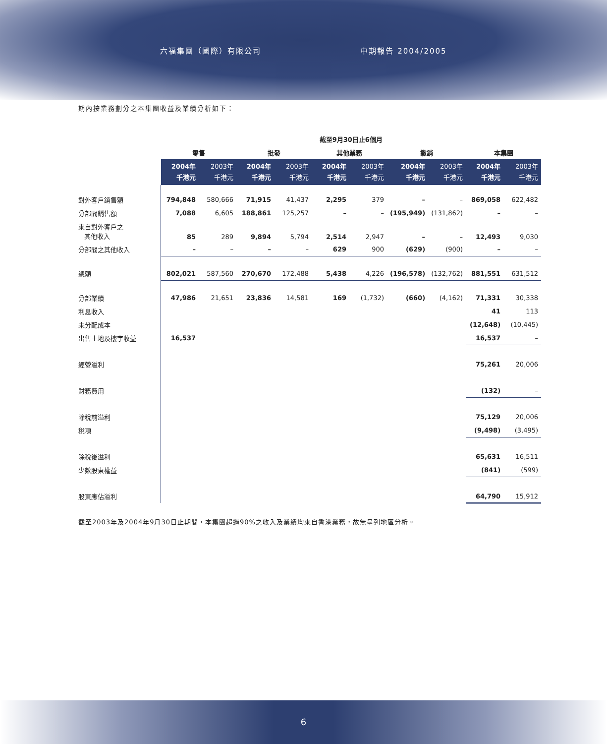六福集團（國際）有限公司 中期報告 2004/2005
期內按業務劃分之本集團收益及業績分析如下：
| | 截至9月30日止6個月 | | | | | | | | | |
| --- | --- | --- | --- | --- | --- | --- | --- | --- | --- | --- |
| | 零售 | | 批發 | | 其他業務 | | 撇銷 | | 本集團 | |
| | 2004年 千港元 | 2003年 千港元 | 2004年 千港元 | 2003年 千港元 | 2004年 千港元 | 2003年 千港元 | 2004年 千港元 | 2003年 千港元 | 2004年 千港元 | 2003年 千港元 |
| 對外客戶銷售額 | 794,848 | 580,666 | 71,915 | 41,437 | 2,295 | 379 | – | – | 869,058 | 622,482 |
| 分部間銷售額 | 7,088 | 6,605 | 188,861 | 125,257 | – | – | (195,949) | (131,862) | – | – |
| 來自對外客戶之 其他收入 | 85 | 289 | 9,894 | 5,794 | 2,514 | 2,947 | – | – | 12,493 | 9,030 |
| 分部間之其他收入 | – | – | – | – | 629 | 900 | (629) | (900) | – | – |
| 總額 | 802,021 | 587,560 | 270,670 | 172,488 | 5,438 | 4,226 | (196,578) | (132,762) | 881,551 | 631,512 |
| 分部業績 | 47,986 | 21,651 | 23,836 | 14,581 | 169 | (1,732) | (660) | (4,162) | 71,331 | 30,338 |
| 利息收入 | | | | | | | | | 41 | 113 |
| 未分配成本 | | | | | | | | | (12,648) | (10,445) |
| 出售土地及樓宇收益 | 16,537 | | | | | | | | 16,537 | – |
| 經營溢利 | | | | | | | | | 75,261 | 20,006 |
| 財務費用 | | | | | | | | | (132) | – |
| 除稅前溢利 | | | | | | | | | 75,129 | 20,006 |
| 稅項 | | | | | | | | | (9,498) | (3,495) |
| 除稅後溢利 | | | | | | | | | 65,631 | 16,511 |
| 少數股東權益 | | | | | | | | | (841) | (599) |
| 股東應佔溢利 | | | | | | | | | 64,790 | 15,912 |
截至2003年及2004年9月30日止期間，本集團超過90%之收入及業績均來自香港業務，故無呈列地區分析。
6